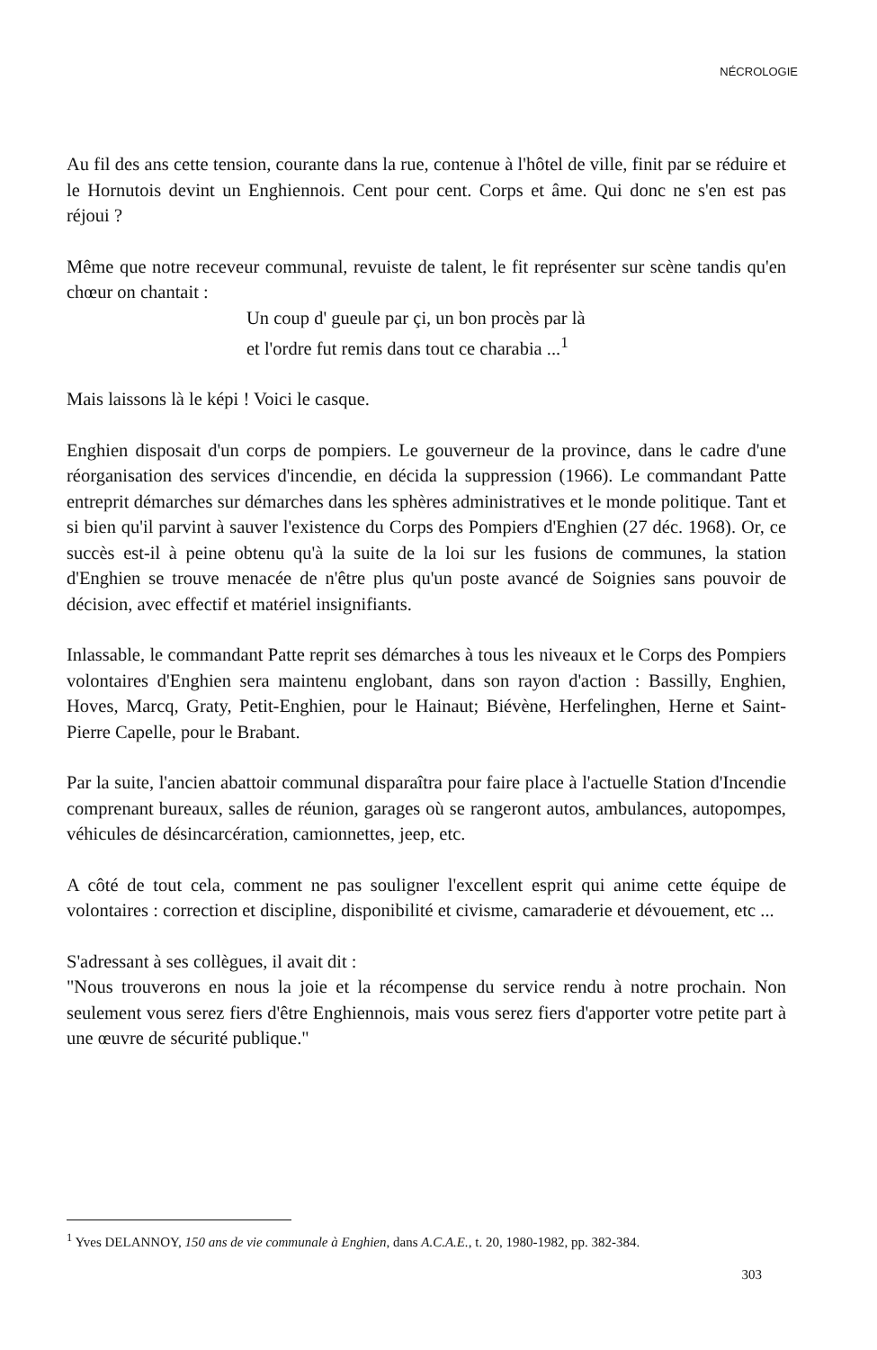NÉCROLOGIE
Au fil des ans cette tension, courante dans la rue, contenue à l'hôtel de ville, finit par se réduire et le Hornutois devint un Enghiennois. Cent pour cent. Corps et âme. Qui donc ne s'en est pas réjoui ?
Même que notre receveur communal, revuiste de talent, le fit représenter sur scène tandis qu'en chœur on chantait :
Un coup d' gueule par çi, un bon procès par là
et l'ordre fut remis dans tout ce charabia ...<sup>1</sup>
Mais laissons là le képi ! Voici le casque.
Enghien disposait d'un corps de pompiers. Le gouverneur de la province, dans le cadre d'une réorganisation des services d'incendie, en décida la suppression (1966). Le commandant Patte entreprit démarches sur démarches dans les sphères administratives et le monde politique. Tant et si bien qu'il parvint à sauver l'existence du Corps des Pompiers d'Enghien (27 déc. 1968). Or, ce succès est-il à peine obtenu qu'à la suite de la loi sur les fusions de communes, la station d'Enghien se trouve menacée de n'être plus qu'un poste avancé de Soignies sans pouvoir de décision, avec effectif et matériel insignifiants.
Inlassable, le commandant Patte reprit ses démarches à tous les niveaux et le Corps des Pompiers volontaires d'Enghien sera maintenu englobant, dans son rayon d'action : Bassilly, Enghien, Hoves, Marcq, Graty, Petit-Enghien, pour le Hainaut; Biévène, Herfelinghen, Herne et Saint-Pierre Capelle, pour le Brabant.
Par la suite, l'ancien abattoir communal disparaîtra pour faire place à l'actuelle Station d'Incendie comprenant bureaux, salles de réunion, garages où se rangeront autos, ambulances, autopompes, véhicules de désincarcération, camionnettes, jeep, etc.
A côté de tout cela, comment ne pas souligner l'excellent esprit qui anime cette équipe de volontaires : correction et discipline, disponibilité et civisme, camaraderie et dévouement, etc ...
S'adressant à ses collègues, il avait dit :
"Nous trouverons en nous la joie et la récompense du service rendu à notre prochain. Non seulement vous serez fiers d'être Enghiennois, mais vous serez fiers d'apporter votre petite part à une œuvre de sécurité publique."
<sup>1</sup> Yves DELANNOY, 150 ans de vie communale à Enghien, dans A.C.A.E., t. 20, 1980-1982, pp. 382-384.
303